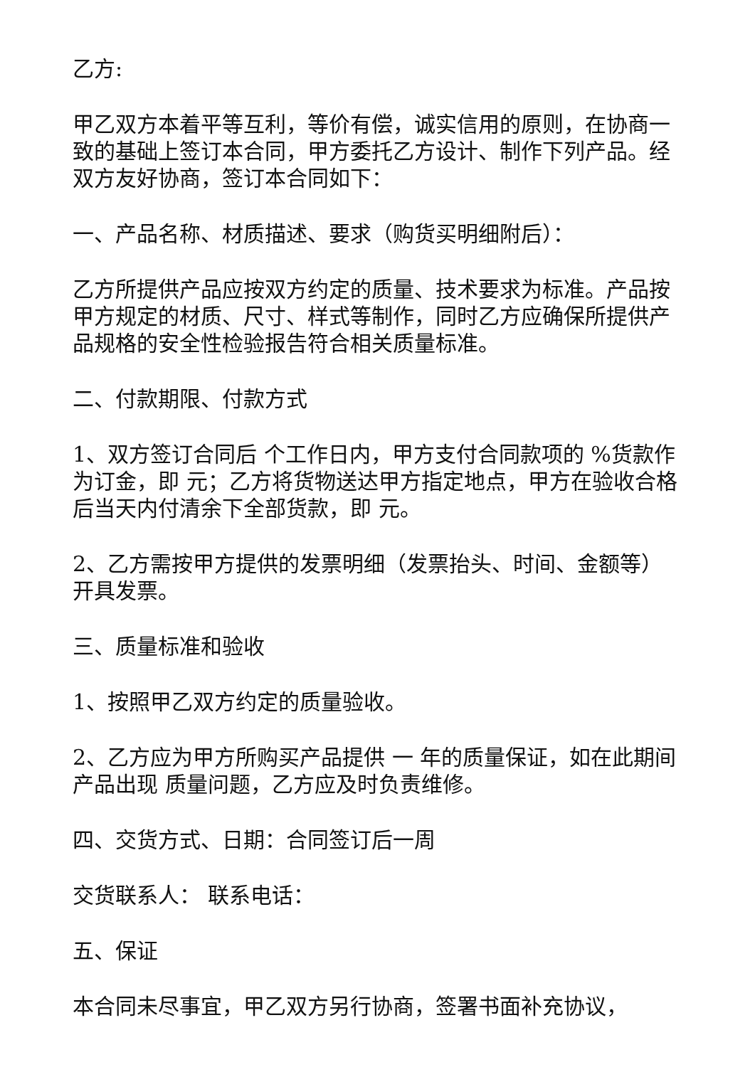乙方:
甲乙双方本着平等互利，等价有偿，诚实信用的原则，在协商一致的基础上签订本合同，甲方委托乙方设计、制作下列产品。经双方友好协商，签订本合同如下：
一、产品名称、材质描述、要求（购货买明细附后）：
乙方所提供产品应按双方约定的质量、技术要求为标准。产品按甲方规定的材质、尺寸、样式等制作，同时乙方应确保所提供产品规格的安全性检验报告符合相关质量标准。
二、付款期限、付款方式
1、双方签订合同后 个工作日内，甲方支付合同款项的 %货款作为订金，即 元；乙方将货物送达甲方指定地点，甲方在验收合格后当天内付清余下全部货款，即 元。
2、乙方需按甲方提供的发票明细（发票抬头、时间、金额等）开具发票。
三、质量标准和验收
1、按照甲乙双方约定的质量验收。
2、乙方应为甲方所购买产品提供 一 年的质量保证，如在此期间产品出现 质量问题，乙方应及时负责维修。
四、交货方式、日期：合同签订后一周
交货联系人： 联系电话：
五、保证
本合同未尽事宜，甲乙双方另行协商，签署书面补充协议，